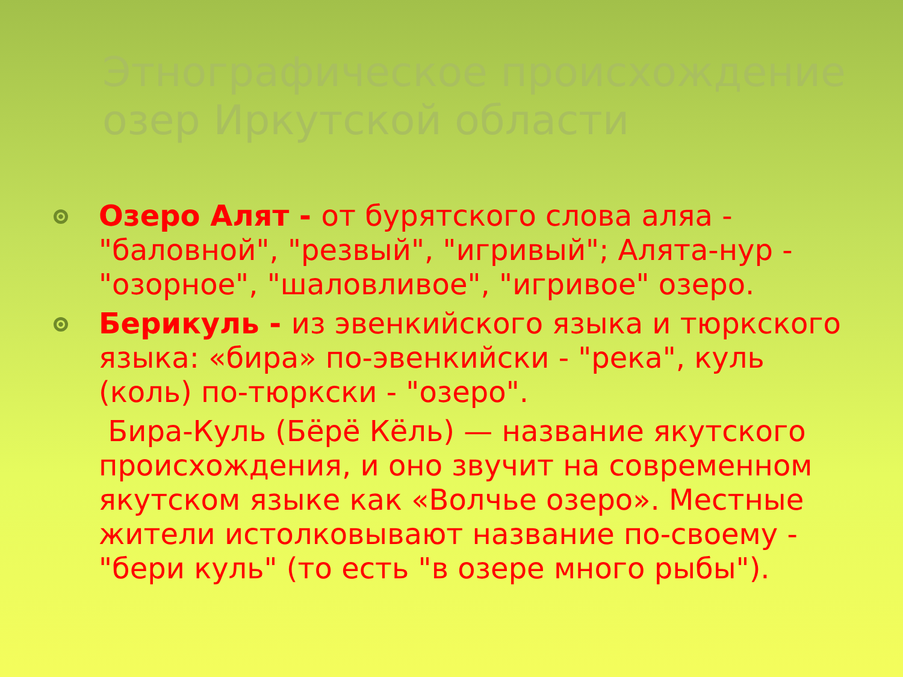Этнографическое происхождение озер Иркутской области
Озеро Алят - от бурятского слова аляа - "баловной", "резвый", "игривый"; Алята-нур - "озорное", "шаловливое", "игривое" озеро.
Берикуль - из эвенкийского языка и тюркского языка: «бира» по-эвенкийски - "река", куль (коль) по-тюркски - "озеро".
Бира-Куль (Бёрё Кёль) — название якутского происхождения, и оно звучит на современном якутском языке как «Волчье озеро». Местные жители истолковывают название по-своему - "бери куль" (то есть "в озере много рыбы").